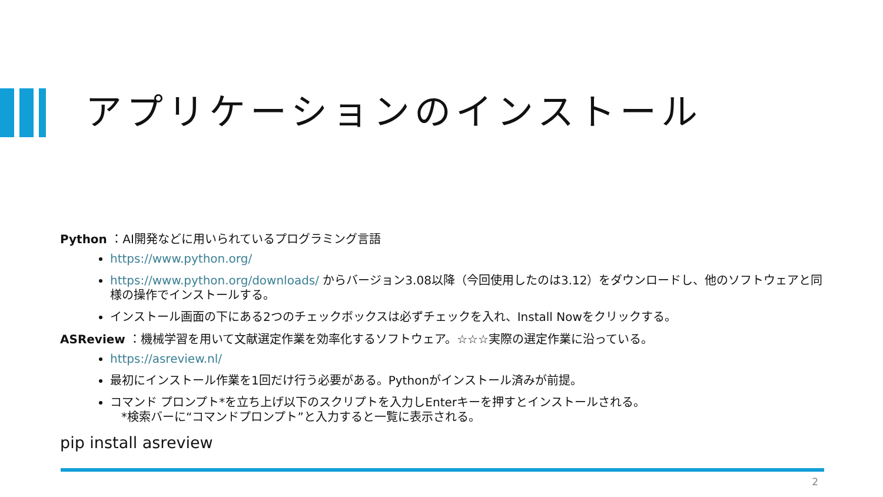アプリケーションのインストール
Python ：AI開発などに用いられているプログラミング言語
https://www.python.org/
https://www.python.org/downloads/ からバージョン3.08以降（今回使用したのは3.12）をダウンロードし、他のソフトウェアと同様の操作でインストールする。
インストール画面の下にある2つのチェックボックスは必ずチェックを入れ、Install Nowをクリックする。
ASReview ：機械学習を用いて文献選定作業を効率化するソフトウェア。☆☆☆実際の選定作業に沿っている。
https://asreview.nl/
最初にインストール作業を1回だけ行う必要がある。Pythonがインストール済みが前提。
コマンド プロンプト*を立ち上げ以下のスクリプトを入力しEnterキーを押すとインストールされる。
*検索バーに“コマンドプロンプト”と入力すると一覧に表示される。
pip install asreview
2